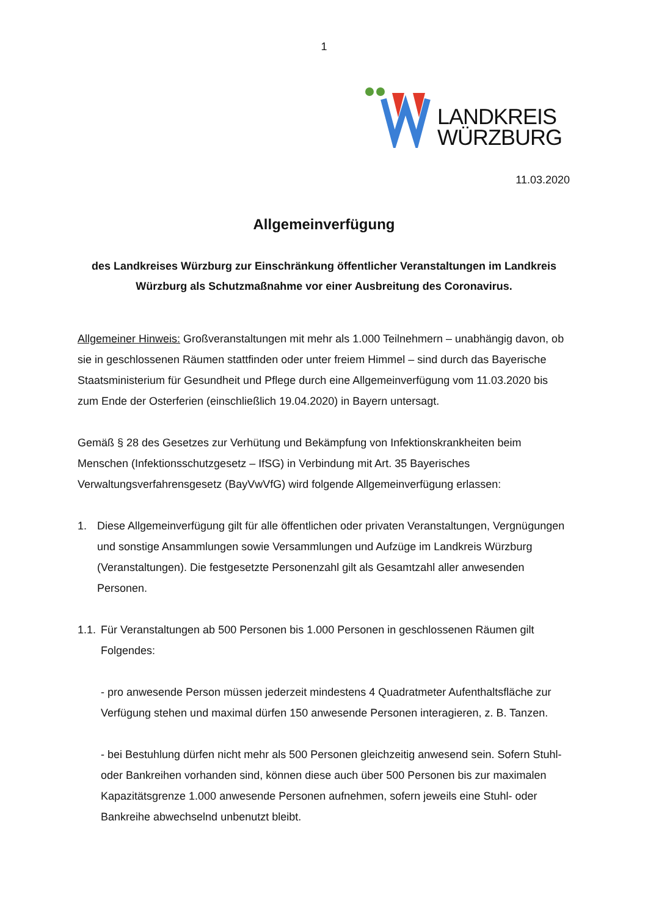1
LANDKREIS
WÜRZBURG
11.03.2020
Allgemeinverfügung
des Landkreises Würzburg zur Einschränkung öffentlicher Veranstaltungen im Landkreis Würzburg als Schutzmaßnahme vor einer Ausbreitung des Coronavirus.
Allgemeiner Hinweis: Großveranstaltungen mit mehr als 1.000 Teilnehmern – unabhängig davon, ob sie in geschlossenen Räumen stattfinden oder unter freiem Himmel – sind durch das Bayerische Staatsministerium für Gesundheit und Pflege durch eine Allgemeinverfügung vom 11.03.2020 bis zum Ende der Osterferien (einschließlich 19.04.2020) in Bayern untersagt.
Gemäß § 28 des Gesetzes zur Verhütung und Bekämpfung von Infektionskrankheiten beim Menschen (Infektionsschutzgesetz – IfSG) in Verbindung mit Art. 35 Bayerisches Verwaltungsverfahrensgesetz (BayVwVfG) wird folgende Allgemeinverfügung erlassen:
1. Diese Allgemeinverfügung gilt für alle öffentlichen oder privaten Veranstaltungen, Vergnügungen und sonstige Ansammlungen sowie Versammlungen und Aufzüge im Landkreis Würzburg (Veranstaltungen). Die festgesetzte Personenzahl gilt als Gesamtzahl aller anwesenden Personen.
1.1. Für Veranstaltungen ab 500 Personen bis 1.000 Personen in geschlossenen Räumen gilt Folgendes:
- pro anwesende Person müssen jederzeit mindestens 4 Quadratmeter Aufenthaltsfläche zur Verfügung stehen und maximal dürfen 150 anwesende Personen interagieren, z. B. Tanzen.
- bei Bestuhlung dürfen nicht mehr als 500 Personen gleichzeitig anwesend sein. Sofern Stuhl- oder Bankreihen vorhanden sind, können diese auch über 500 Personen bis zur maximalen Kapazitätsgrenze 1.000 anwesende Personen aufnehmen, sofern jeweils eine Stuhl- oder Bankreihe abwechselnd unbenutzt bleibt.